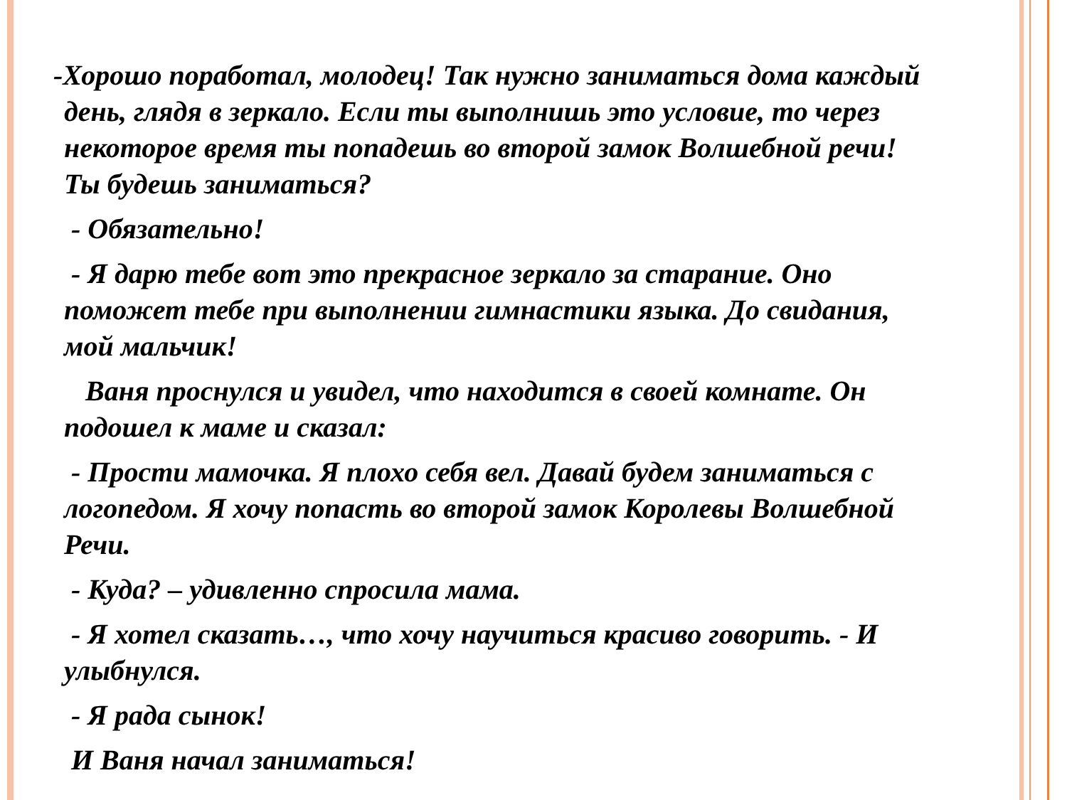-Хорошо поработал, молодец! Так нужно заниматься дома каждый день, глядя в зеркало. Если ты выполнишь это условие, то через некоторое время ты попадешь во второй замок Волшебной речи! Ты будешь заниматься?
- Обязательно!
- Я дарю тебе вот это прекрасное зеркало за старание. Оно поможет тебе при выполнении гимнастики языка. До свидания, мой мальчик!
Ваня проснулся и увидел, что находится в своей комнате. Он подошел к маме и сказал:
- Прости мамочка. Я плохо себя вел. Давай будем заниматься с логопедом. Я хочу попасть во второй замок Королевы Волшебной Речи.
- Куда? – удивленно спросила мама.
- Я хотел сказать…, что хочу научиться красиво говорить. - И улыбнулся.
- Я рада сынок!
И Ваня начал заниматься!